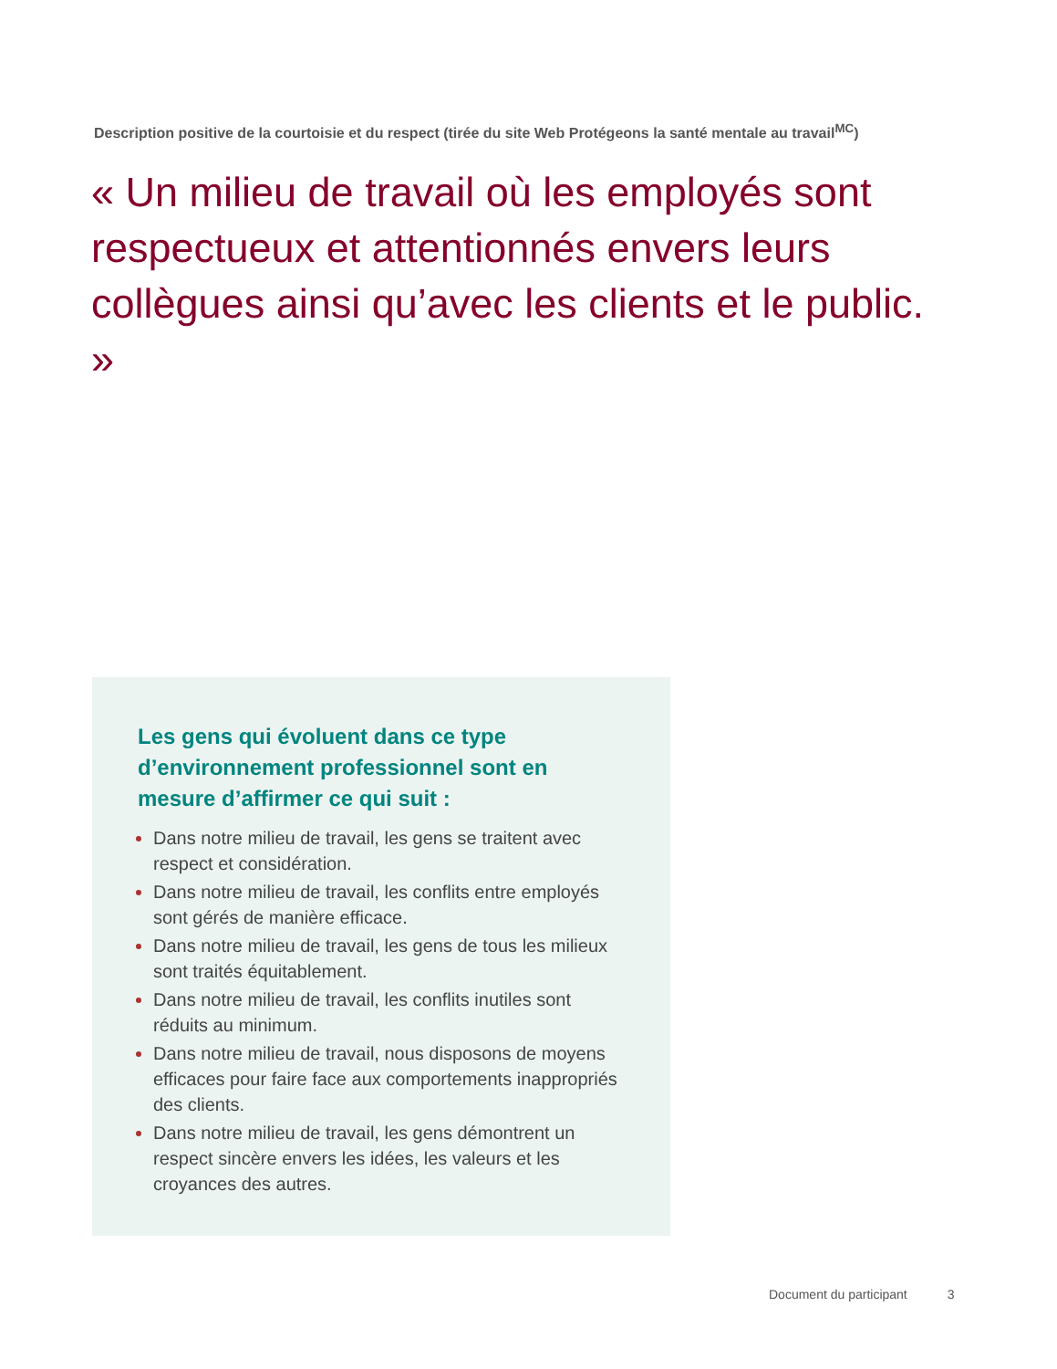Description positive de la courtoisie et du respect (tirée du site Web Protégeons la santé mentale au travail<sup>MC</sup>)
« Un milieu de travail où les employés sont respectueux et attentionnés envers leurs collègues ainsi qu’avec les clients et le public. »
Les gens qui évoluent dans ce type d’environnement professionnel sont en mesure d’affirmer ce qui suit :
Dans notre milieu de travail, les gens se traitent avec respect et considération.
Dans notre milieu de travail, les conflits entre employés sont gérés de manière efficace.
Dans notre milieu de travail, les gens de tous les milieux sont traités équitablement.
Dans notre milieu de travail, les conflits inutiles sont réduits au minimum.
Dans notre milieu de travail, nous disposons de moyens efficaces pour faire face aux comportements inappropriés des clients.
Dans notre milieu de travail, les gens démontrent un respect sincère envers les idées, les valeurs et les croyances des autres.
Document du participant 3